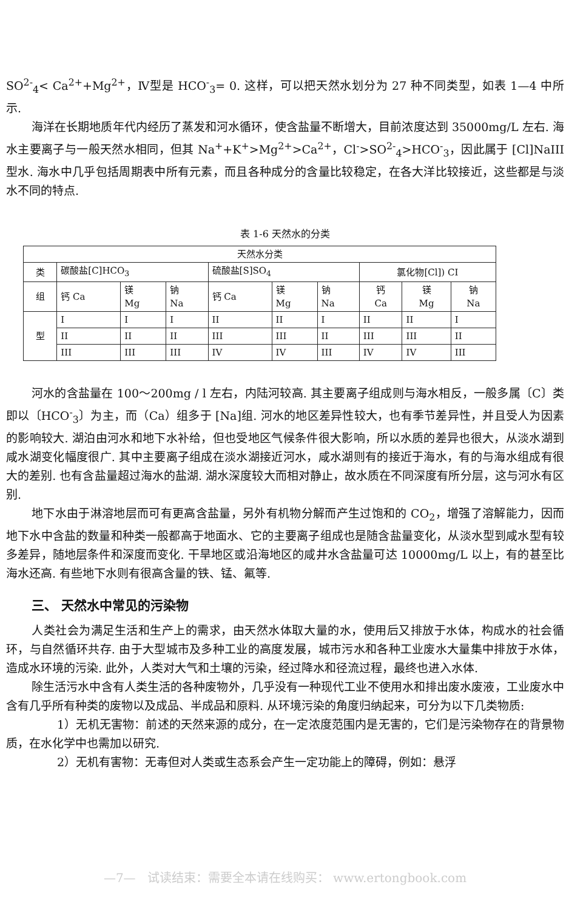SO<sup>2-</sup><sub>4</sub>< Ca<sup>2+</sup>+Mg<sup>2+</sup>，Ⅳ型是 HCO<sup>-</sup><sub>3</sub>= 0. 这样，可以把天然水划分为 27 种不同类型，如表 1—4 中所示.
海洋在长期地质年代内经历了蒸发和河水循环，使含盐量不断增大，目前浓度达到 35000mg/L 左右. 海水主要离子与一般天然水相同，但其 Na<sup>+</sup>+K<sup>+</sup>>Mg<sup>2+</sup>>Ca<sup>2+</sup>，Cl<sup>-</sup>>SO<sup>2-</sup><sub>4</sub>>HCO<sup>-</sup><sub>3</sub>，因此属于 [Cl]NaIII 型水. 海水中几乎包括周期表中所有元素，而且各种成分的含量比较稳定，在各大洋比较接近，这些都是与淡水不同的特点.
表 1-6 天然水的分类
| 天然水分类 | | | | | | | | | |
| 类 | 碳酸盐[C]HCO<sub>3</sub> | | | 硫酸盐[S]SO<sub>4</sub> | | | 氯化物[Cl]) CI | | |
| 组 | 钙 Ca | 镁 Mg | 钠 Na | 钙 Ca | 镁 Mg | 钠 Na | 钙 Ca | 镁 Mg | 钠 Na |
| 型 | I | I | I | II | II | I | II | II | I |
| | II | II | II | III | III | II | III | III | II |
| | III | III | III | IV | IV | III | IV | IV | III |
河水的含盐量在 100～200mg / l 左右，内陆河较高. 其主要离子组成则与海水相反，一般多属〔C〕类即以〔HCO<sup>-</sup><sub>3</sub>〕为主，而（Ca）组多于 [Na]组. 河水的地区差异性较大，也有季节差异性，并且受人为因素的影响较大. 湖泊由河水和地下水补给，但也受地区气候条件很大影响，所以水质的差异也很大，从淡水湖到咸水湖变化幅度很广. 其中主要离子组成在淡水湖接近河水，咸水湖则有的接近于海水，有的与海水组成有很大的差别. 也有含盐量超过海水的盐湖. 湖水深度较大而相对静止，故水质在不同深度有所分层，这与河水有区别.
地下水由于淋溶地层而可有更高含盐量，另外有机物分解而产生过饱和的 CO<sub>2</sub>，增强了溶解能力，因而地下水中含盐的数量和种类一般都高于地面水、它的主要离子组成也是随含盐量变化，从淡水型到咸水型有较多差异，随地层条件和深度而变化. 干旱地区或沿海地区的咸井水含盐量可达 10000mg/L 以上，有的甚至比海水还高. 有些地下水则有很高含量的铁、锰、氟等.
三、 天然水中常见的污染物
人类社会为满足生活和生产上的需求，由天然水体取大量的水，使用后又排放于水体，构成水的社会循环，与自然循环共存. 由于大型城市及多种工业的高度发展，城市污水和各种工业废水大量集中排放于水体，造成水环境的污染. 此外，人类对大气和土壤的污染，经过降水和径流过程，最终也进入水体.
除生活污水中含有人类生活的各种废物外，几乎没有一种现代工业不使用水和排出废水废液，工业废水中含有几乎所有种类的废物以及成品、半成品和原料. 从环境污染的角度归纳起来，可分为以下几类物质:
1）无机无害物：前述的天然来源的成分，在一定浓度范围内是无害的，它们是污染物存在的背景物质，在水化学中也需加以研究.
2）无机有害物：无毒但对人类或生态系会产生一定功能上的障碍，例如：悬浮
—7— 试读结束：需要全本请在线购买： www.ertongbook.com